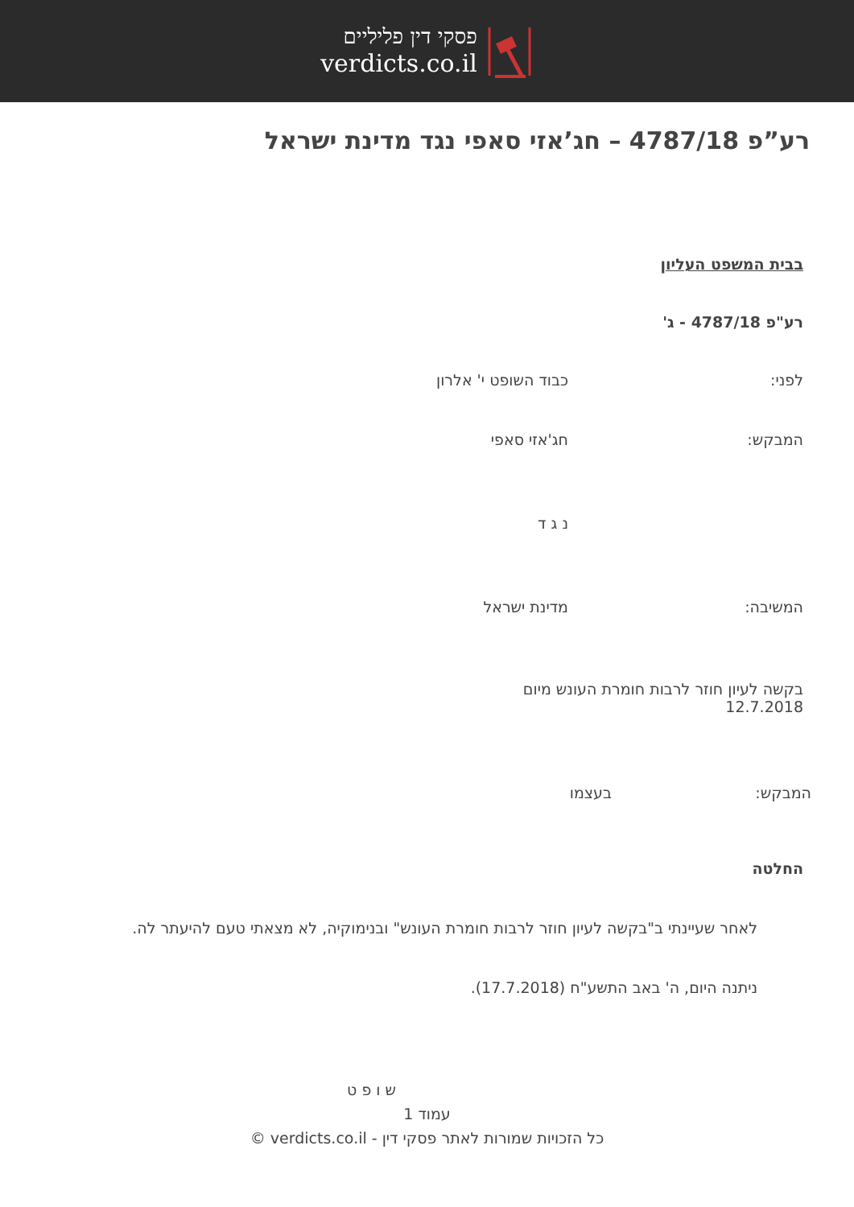פסקי דין פליליים
verdicts.co.il
רע”פ 4787/18 – חג’אזי סאפי נגד מדינת ישראל
בבית המשפט העליון
רע"פ 4787/18 - ג'
לפני: כבוד השופט י' אלרון
המבקש: חג'אזי סאפי
נ ג ד
המשיבה: מדינת ישראל
בקשה לעיון חוזר לרבות חומרת העונש מיום 12.7.2018
המבקש: בעצמו
החלטה
לאחר שעיינתי ב"בקשה לעיון חוזר לרבות חומרת העונש" ובנימוקיה, לא מצאתי טעם להיעתר לה.
ניתנה היום, ה' באב התשע"ח (17.7.2018).
ש ו פ ט
עמוד 1
כל הזכויות שמורות לאתר פסקי דין - verdicts.co.il ©